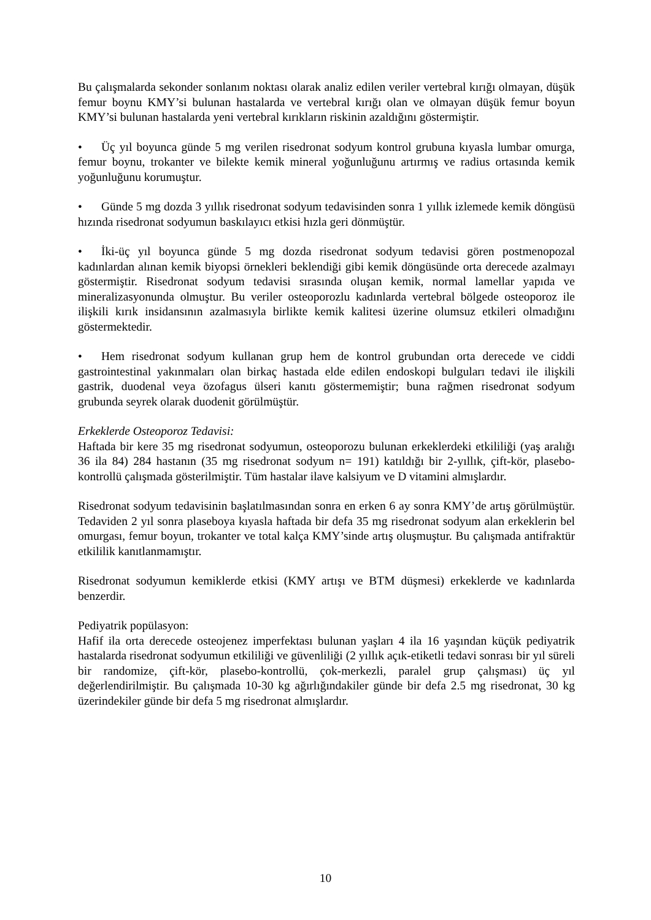Bu çalışmalarda sekonder sonlanım noktası olarak analiz edilen veriler vertebral kırığı olmayan, düşük femur boynu KMY’si bulunan hastalarda ve vertebral kırığı olan ve olmayan düşük femur boyun KMY’si bulunan hastalarda yeni vertebral kırıkların riskinin azaldığını göstermiştir.
• Üç yıl boyunca günde 5 mg verilen risedronat sodyum kontrol grubuna kıyasla lumbar omurga, femur boynu, trokanter ve bilekte kemik mineral yoğunluğunu artırmış ve radius ortasında kemik yoğunluğunu korumuştur.
• Günde 5 mg dozda 3 yıllık risedronat sodyum tedavisinden sonra 1 yıllık izlemede kemik döngüsü hızında risedronat sodyumun baskılayıcı etkisi hızla geri dönmüştür.
• İki-üç yıl boyunca günde 5 mg dozda risedronat sodyum tedavisi gören postmenopozal kadınlardan alınan kemik biyopsi örnekleri beklendiği gibi kemik döngüsünde orta derecede azalmayı göstermiştir. Risedronat sodyum tedavisi sırasında oluşan kemik, normal lamellar yapıda ve mineralizasyonunda olmuştur. Bu veriler osteoporozlu kadınlarda vertebral bölgede osteoporoz ile ilişkili kırık insidansının azalmasıyla birlikte kemik kalitesi üzerine olumsuz etkileri olmadığını göstermektedir.
• Hem risedronat sodyum kullanan grup hem de kontrol grubundan orta derecede ve ciddi gastrointestinal yakınmaları olan birkaç hastada elde edilen endoskopi bulguları tedavi ile ilişkili gastrik, duodenal veya özofagus ülseri kanıtı göstermemiştir; buna rağmen risedronat sodyum grubunda seyrek olarak duodenit görülmüştür.
Erkeklerde Osteoporoz Tedavisi:
Haftada bir kere 35 mg risedronat sodyumun, osteoporozu bulunan erkeklerdeki etkililiği (yaş aralığı 36 ila 84) 284 hastanın (35 mg risedronat sodyum n= 191) katıldığı bir 2-yıllık, çift-kör, plasebo-kontrollü çalışmada gösterilmiştir. Tüm hastalar ilave kalsiyum ve D vitamini almışlardır.
Risedronat sodyum tedavisinin başlatılmasından sonra en erken 6 ay sonra KMY’de artış görülmüştür. Tedaviden 2 yıl sonra plaseboya kıyasla haftada bir defa 35 mg risedronat sodyum alan erkeklerin bel omurgası, femur boyun, trokanter ve total kalça KMY’sinde artış oluşmuştur. Bu çalışmada antifraktür etkililik kanıtlanmamıştır.
Risedronat sodyumun kemiklerde etkisi (KMY artışı ve BTM düşmesi) erkeklerde ve kadınlarda benzerdir.
Pediyatrik popülasyon:
Hafif ila orta derecede osteojenez imperfektası bulunan yaşları 4 ila 16 yaşından küçük pediyatrik hastalarda risedronat sodyumun etkililiği ve güvenliliği (2 yıllık açık-etiketli tedavi sonrası bir yıl süreli bir randomize, çift-kör, plasebo-kontrollü, çok-merkezli, paralel grup çalışması) üç yıl değerlendirilmiştir. Bu çalışmada 10-30 kg ağırlığındakiler günde bir defa 2.5 mg risedronat, 30 kg üzerindekiler günde bir defa 5 mg risedronat almışlardır.
10